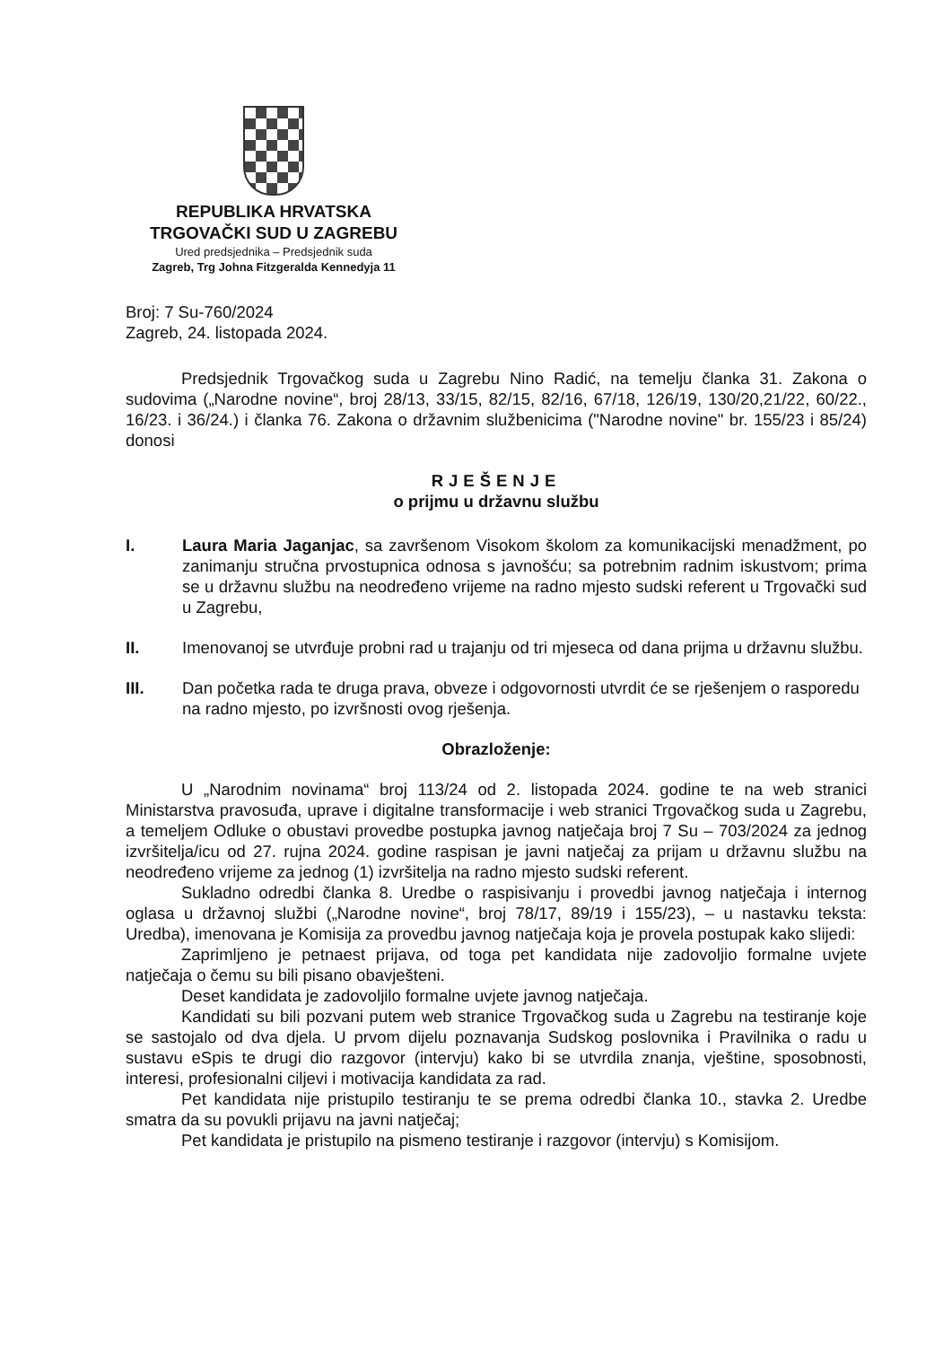REPUBLIKA HRVATSKA
TRGOVAČKI SUD U ZAGREBU
Ured predsjednika – Predsjednik suda
Zagreb, Trg Johna Fitzgeralda Kennedyja 11
Broj: 7 Su-760/2024
Zagreb, 24. listopada 2024.
Predsjednik Trgovačkog suda u Zagrebu Nino Radić, na temelju članka 31. Zakona o sudovima („Narodne novine“, broj 28/13, 33/15, 82/15, 82/16, 67/18, 126/19, 130/20,21/22, 60/22., 16/23. i 36/24.) i članka 76. Zakona o državnim službenicima ("Narodne novine" br. 155/23 i 85/24) donosi
RJEŠENJE
o prijmu u državnu službu
I. Laura Maria Jaganjac, sa završenom Visokom školom za komunikacijski menadžment, po zanimanju stručna prvostupnica odnosa s javnošću; sa potrebnim radnim iskustvom; prima se u državnu službu na neodređeno vrijeme na radno mjesto sudski referent u Trgovački sud u Zagrebu,
II. Imenovanoj se utvrđuje probni rad u trajanju od tri mjeseca od dana prijma u državnu službu.
III. Dan početka rada te druga prava, obveze i odgovornosti utvrdit će se rješenjem o rasporedu na radno mjesto, po izvršnosti ovog rješenja.
Obrazloženje:
U „Narodnim novinama“ broj 113/24 od 2. listopada 2024. godine te na web stranici Ministarstva pravosuđa, uprave i digitalne transformacije i web stranici Trgovačkog suda u Zagrebu, a temeljem Odluke o obustavi provedbe postupka javnog natječaja broj 7 Su – 703/2024 za jednog izvršitelja/icu od 27. rujna 2024. godine raspisan je javni natječaj za prijam u državnu službu na neodređeno vrijeme za jednog (1) izvršitelja na radno mjesto sudski referent.
Sukladno odredbi članka 8. Uredbe o raspisivanju i provedbi javnog natječaja i internog oglasa u državnoj službi („Narodne novine“, broj 78/17, 89/19 i 155/23), – u nastavku teksta: Uredba), imenovana je Komisija za provedbu javnog natječaja koja je provela postupak kako slijedi:
Zaprimljeno je petnaest prijava, od toga pet kandidata nije zadovoljio formalne uvjete natječaja o čemu su bili pisano obavješteni.
Deset kandidata je zadovoljilo formalne uvjete javnog natječaja.
Kandidati su bili pozvani putem web stranice Trgovačkog suda u Zagrebu na testiranje koje se sastojalo od dva djela. U prvom dijelu poznavanja Sudskog poslovnika i Pravilnika o radu u sustavu eSpis te drugi dio razgovor (intervju) kako bi se utvrdila znanja, vještine, sposobnosti, interesi, profesionalni ciljevi i motivacija kandidata za rad.
Pet kandidata nije pristupilo testiranju te se prema odredbi članka 10., stavka 2. Uredbe smatra da su povukli prijavu na javni natječaj;
Pet kandidata je pristupilo na pismeno testiranje i razgovor (intervju) s Komisijom.